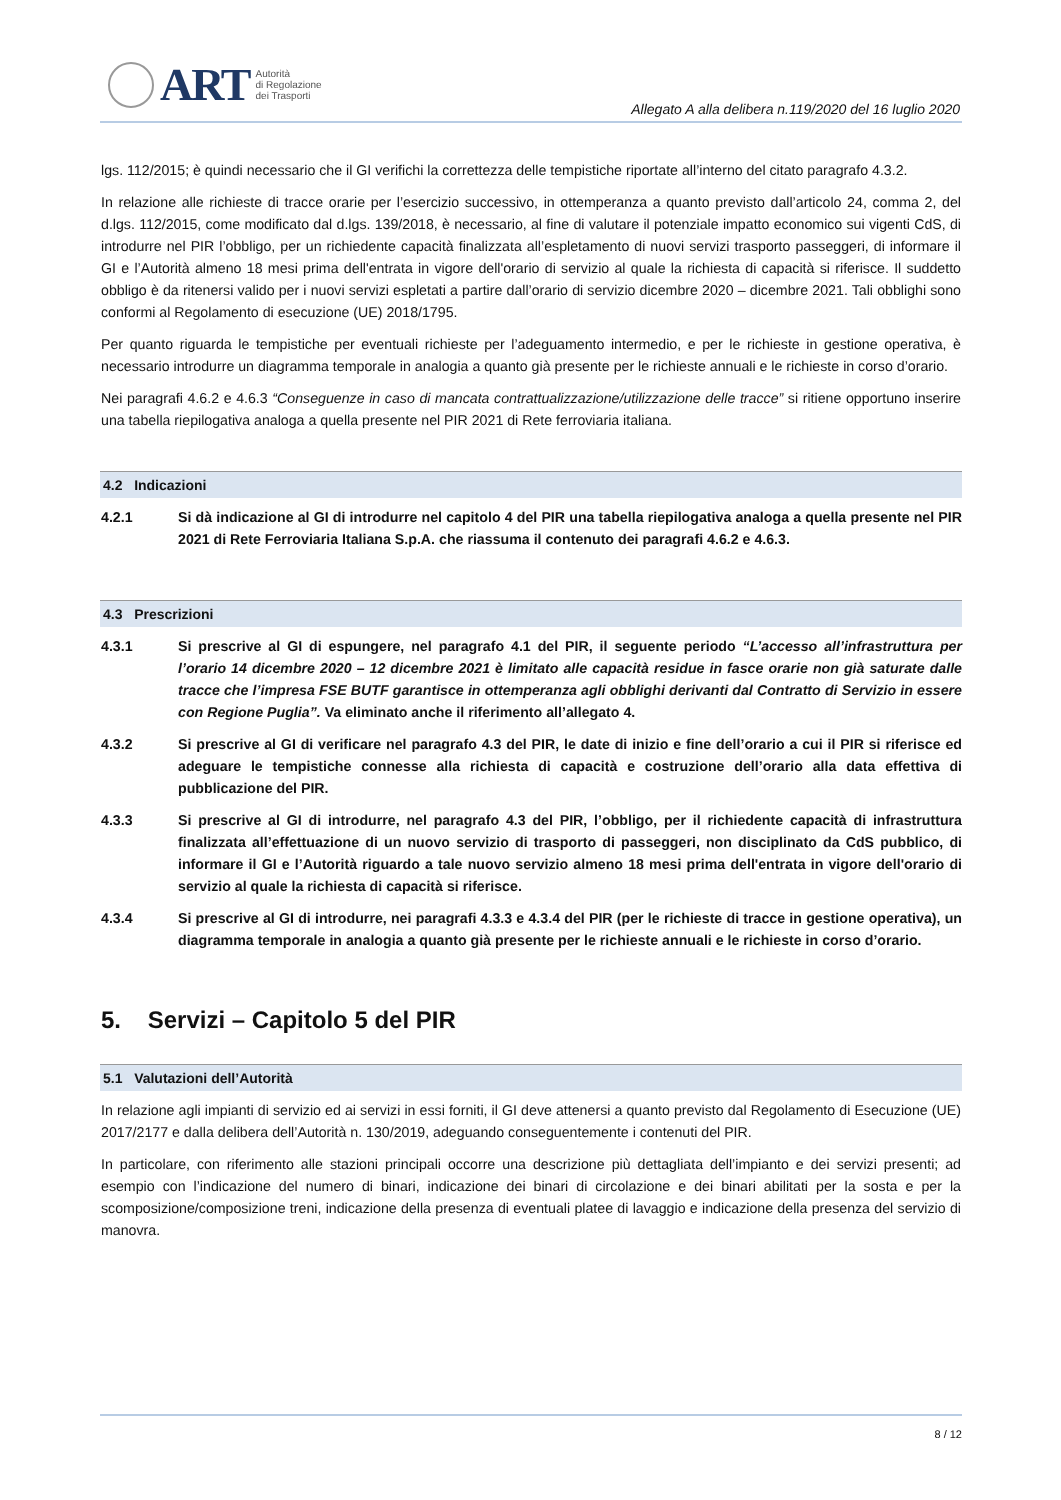ART
Autorità
di Regolazione
dei Trasporti
Allegato A alla delibera n.119/2020 del 16 luglio 2020
lgs. 112/2015; è quindi necessario che il GI verifichi la correttezza delle tempistiche riportate all’interno del citato paragrafo 4.3.2.
In relazione alle richieste di tracce orarie per l’esercizio successivo, in ottemperanza a quanto previsto dall’articolo 24, comma 2, del d.lgs. 112/2015, come modificato dal d.lgs. 139/2018, è necessario, al fine di valutare il potenziale impatto economico sui vigenti CdS, di introdurre nel PIR l’obbligo, per un richiedente capacità finalizzata all’espletamento di nuovi servizi trasporto passeggeri, di informare il GI e l’Autorità almeno 18 mesi prima dell'entrata in vigore dell'orario di servizio al quale la richiesta di capacità si riferisce. Il suddetto obbligo è da ritenersi valido per i nuovi servizi espletati a partire dall’orario di servizio dicembre 2020 – dicembre 2021. Tali obblighi sono conformi al Regolamento di esecuzione (UE) 2018/1795.
Per quanto riguarda le tempistiche per eventuali richieste per l’adeguamento intermedio, e per le richieste in gestione operativa, è necessario introdurre un diagramma temporale in analogia a quanto già presente per le richieste annuali e le richieste in corso d’orario.
Nei paragrafi 4.6.2 e 4.6.3 “Conseguenze in caso di mancata contrattualizzazione/utilizzazione delle tracce” si ritiene opportuno inserire una tabella riepilogativa analoga a quella presente nel PIR 2021 di Rete ferroviaria italiana.
4.2 Indicazioni
4.2.1 Si dà indicazione al GI di introdurre nel capitolo 4 del PIR una tabella riepilogativa analoga a quella presente nel PIR 2021 di Rete Ferroviaria Italiana S.p.A. che riassuma il contenuto dei paragrafi 4.6.2 e 4.6.3.
4.3 Prescrizioni
4.3.1 Si prescrive al GI di espungere, nel paragrafo 4.1 del PIR, il seguente periodo “L’accesso all’infrastruttura per l’orario 14 dicembre 2020 – 12 dicembre 2021 è limitato alle capacità residue in fasce orarie non già saturate dalle tracce che l’impresa FSE BUTF garantisce in ottemperanza agli obblighi derivanti dal Contratto di Servizio in essere con Regione Puglia”. Va eliminato anche il riferimento all’allegato 4.
4.3.2 Si prescrive al GI di verificare nel paragrafo 4.3 del PIR, le date di inizio e fine dell’orario a cui il PIR si riferisce ed adeguare le tempistiche connesse alla richiesta di capacità e costruzione dell’orario alla data effettiva di pubblicazione del PIR.
4.3.3 Si prescrive al GI di introdurre, nel paragrafo 4.3 del PIR, l’obbligo, per il richiedente capacità di infrastruttura finalizzata all’effettuazione di un nuovo servizio di trasporto di passeggeri, non disciplinato da CdS pubblico, di informare il GI e l’Autorità riguardo a tale nuovo servizio almeno 18 mesi prima dell'entrata in vigore dell'orario di servizio al quale la richiesta di capacità si riferisce.
4.3.4 Si prescrive al GI di introdurre, nei paragrafi 4.3.3 e 4.3.4 del PIR (per le richieste di tracce in gestione operativa), un diagramma temporale in analogia a quanto già presente per le richieste annuali e le richieste in corso d’orario.
5. Servizi – Capitolo 5 del PIR
5.1 Valutazioni dell’Autorità
In relazione agli impianti di servizio ed ai servizi in essi forniti, il GI deve attenersi a quanto previsto dal Regolamento di Esecuzione (UE) 2017/2177 e dalla delibera dell’Autorità n. 130/2019, adeguando conseguentemente i contenuti del PIR.
In particolare, con riferimento alle stazioni principali occorre una descrizione più dettagliata dell’impianto e dei servizi presenti; ad esempio con l’indicazione del numero di binari, indicazione dei binari di circolazione e dei binari abilitati per la sosta e per la scomposizione/composizione treni, indicazione della presenza di eventuali platee di lavaggio e indicazione della presenza del servizio di manovra.
8 / 12